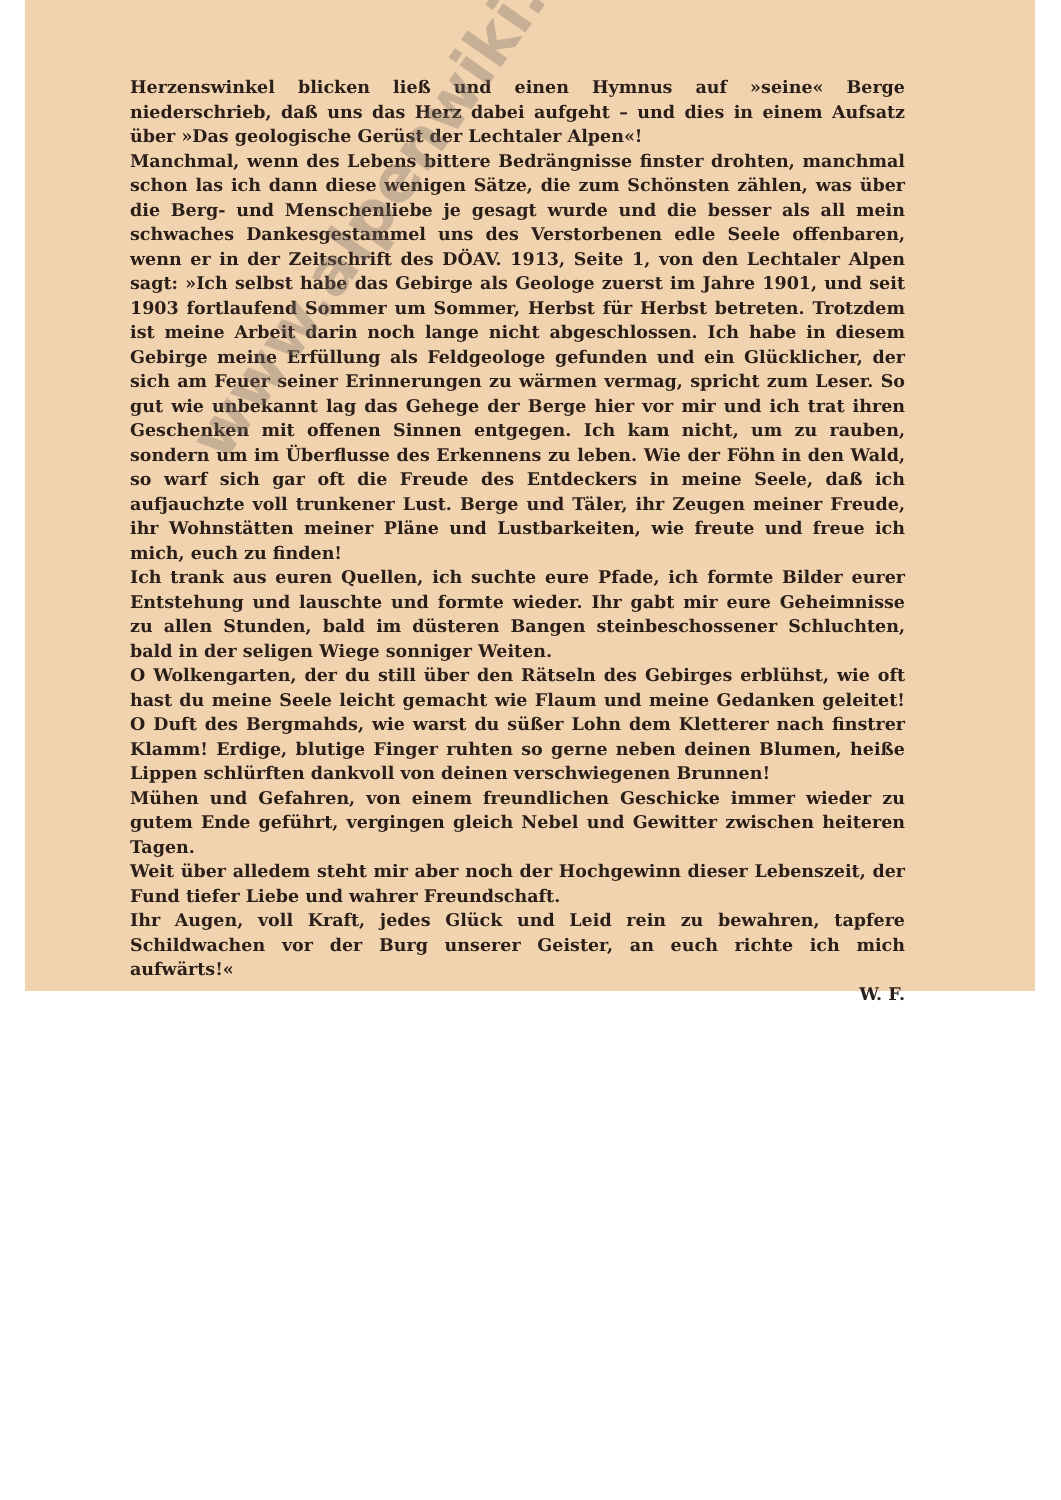Herzenswinkel blicken ließ und einen Hymnus auf »seine« Berge niederschrieb, daß uns das Herz dabei aufgeht – und dies in einem Aufsatz über »Das geologische Gerüst der Lechtaler Alpen«!
Manchmal, wenn des Lebens bittere Bedrängnisse finster drohten, manchmal schon las ich dann diese wenigen Sätze, die zum Schönsten zählen, was über die Berg- und Menschenliebe je gesagt wurde und die besser als all mein schwaches Dankesgestammel uns des Verstorbenen edle Seele offenbaren, wenn er in der Zeitschrift des DÖAV. 1913, Seite 1, von den Lechtaler Alpen sagt: »Ich selbst habe das Gebirge als Geologe zuerst im Jahre 1901, und seit 1903 fortlaufend Sommer um Sommer, Herbst für Herbst betreten. Trotzdem ist meine Arbeit darin noch lange nicht abgeschlossen. Ich habe in diesem Gebirge meine Erfüllung als Feldgeologe gefunden und ein Glücklicher, der sich am Feuer seiner Erinnerungen zu wärmen vermag, spricht zum Leser. So gut wie unbekannt lag das Gehege der Berge hier vor mir und ich trat ihren Geschenken mit offenen Sinnen entgegen. Ich kam nicht, um zu rauben, sondern um im Überflusse des Erkennens zu leben. Wie der Föhn in den Wald, so warf sich gar oft die Freude des Entdeckers in meine Seele, daß ich aufjauchzte voll trunkener Lust. Berge und Täler, ihr Zeugen meiner Freude, ihr Wohnstätten meiner Pläne und Lustbarkeiten, wie freute und freue ich mich, euch zu finden!
Ich trank aus euren Quellen, ich suchte eure Pfade, ich formte Bilder eurer Entstehung und lauschte und formte wieder. Ihr gabt mir eure Geheimnisse zu allen Stunden, bald im düsteren Bangen steinbeschossener Schluchten, bald in der seligen Wiege sonniger Weiten.
O Wolkengarten, der du still über den Rätseln des Gebirges erblühst, wie oft hast du meine Seele leicht gemacht wie Flaum und meine Gedanken geleitet! O Duft des Bergmahds, wie warst du süßer Lohn dem Kletterer nach finstrer Klamm! Erdige, blutige Finger ruhten so gerne neben deinen Blumen, heiße Lippen schlürften dankvoll von deinen verschwiegenen Brunnen!
Mühen und Gefahren, von einem freundlichen Geschicke immer wieder zu gutem Ende geführt, vergingen gleich Nebel und Gewitter zwischen heiteren Tagen.
Weit über alledem steht mir aber noch der Hochgewinn dieser Lebenszeit, der Fund tiefer Liebe und wahrer Freundschaft.
Ihr Augen, voll Kraft, jedes Glück und Leid rein zu bewahren, tapfere Schildwachen vor der Burg unserer Geister, an euch richte ich mich aufwärts!«
W. F.
www.alpenwiki.at